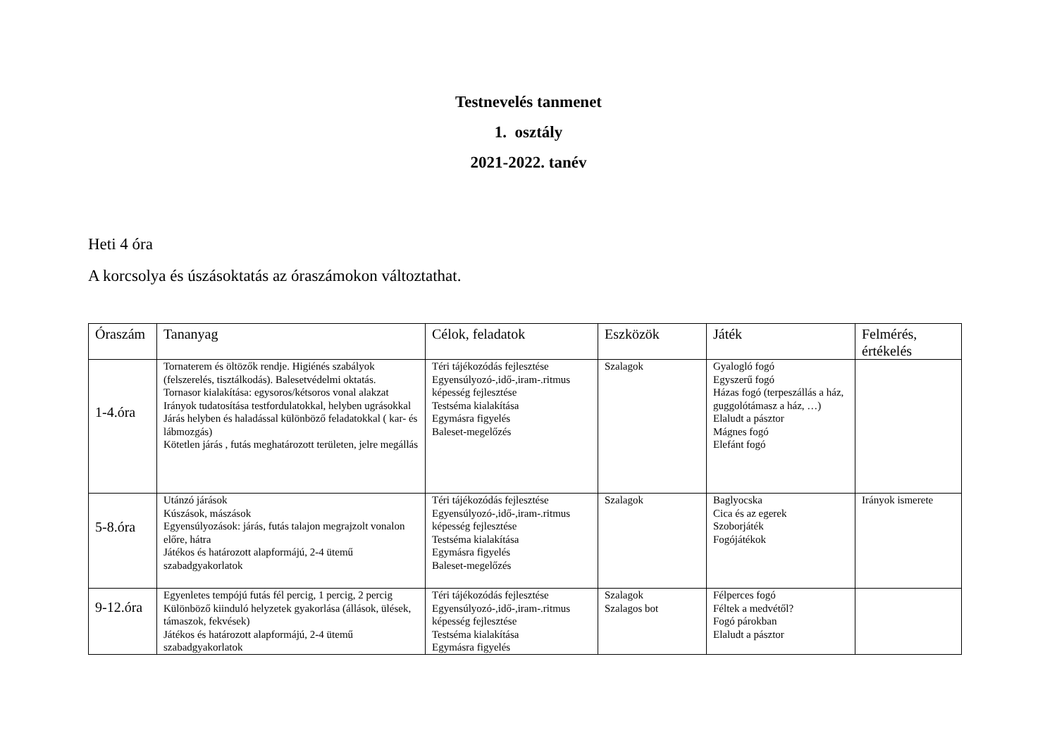Testnevelés tanmenet
1. osztály
2021-2022. tanév
Heti 4 óra
A korcsolya és úszásoktatás az óraszámokon változtathat.
| Óraszám | Tananyag | Célok, feladatok | Eszközök | Játék | Felmérés, értékelés |
| --- | --- | --- | --- | --- | --- |
| 1-4.óra | Tornaterem és öltözők rendje. Higiénés szabályok (felszerelés, tisztálkodás). Balesetvédelmi oktatás. Tornasor kialakítása: egysoros/kétsoros vonal alakzat Irányok tudatosítása testfordulatokkal, helyben ugrásokkal Járás helyben és haladással különböző feladatokkal ( kar- és lábmozgás) Kötetlen járás , futás meghatározott területen, jelre megállás | Téri tájékozódás fejlesztése Egyensúlyozó-,idő-,iram-.ritmus képesség fejlesztése Testséma kialakítása Egymásra figyelés Baleset-megelőzés | Szalagok | Gyalogló fogó Egyszerű fogó Házas fogó (terpeszállás a ház, guggolótámasz a ház, …) Elaludt a pásztor Mágnes fogó Elefánt fogó | |
| 5-8.óra | Utánzó járások Kúszások, mászások Egyensúlyozások: járás, futás talajon megrajzolt vonalon előre, hátra Játékos és határozott alapformájú, 2-4 ütemű szabadgyakorlatok | Téri tájékozódás fejlesztése Egyensúlyozó-,idő-,iram-.ritmus képesség fejlesztése Testséma kialakítása Egymásra figyelés Baleset-megelőzés | Szalagok | Baglyocska Cica és az egerek Szoborjáték Fogójátékok | Irányok ismerete |
| 9-12.óra | Egyenletes tempójú futás fél percig, 1 percig, 2 percig Különböző kiinduló helyzetek gyakorlása (állások, ülések, támaszok, fekvések) Játékos és határozott alapformájú, 2-4 ütemű szabadgyakorlatok | Téri tájékozódás fejlesztése Egyensúlyozó-,idő-,iram-.ritmus képesség fejlesztése Testséma kialakítása Egymásra figyelés | Szalagok Szalagos bot | Félperces fogó Féltek a medvétől? Fogó párokban Elaludt a pásztor | |